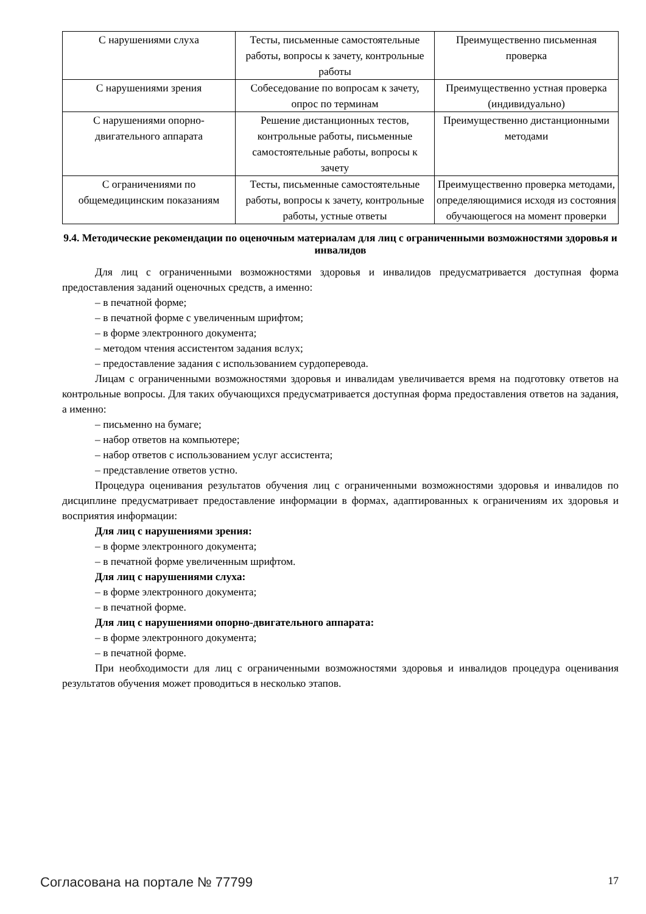| С нарушениями слуха | Тесты, письменные самостоятельные работы, вопросы к зачету, контрольные работы | Преимущественно письменная проверка |
| С нарушениями зрения | Собеседование по вопросам к зачету, опрос по терминам | Преимущественно устная проверка (индивидуально) |
| С нарушениями опорно-двигательного аппарата | Решение дистанционных тестов, контрольные работы, письменные самостоятельные работы, вопросы к зачету | Преимущественно дистанционными методами |
| С ограничениями по общемедицинским показаниям | Тесты, письменные самостоятельные работы, вопросы к зачету, контрольные работы, устные ответы | Преимущественно проверка методами, определяющимися исходя из состояния обучающегося на момент проверки |
9.4. Методические рекомендации по оценочным материалам для лиц с ограниченными возможностями здоровья и инвалидов
Для лиц с ограниченными возможностями здоровья и инвалидов предусматривается доступная форма предоставления заданий оценочных средств, а именно:
– в печатной форме;
– в печатной форме с увеличенным шрифтом;
– в форме электронного документа;
– методом чтения ассистентом задания вслух;
– предоставление задания с использованием сурдоперевода.
Лицам с ограниченными возможностями здоровья и инвалидам увеличивается время на подготовку ответов на контрольные вопросы. Для таких обучающихся предусматривается доступная форма предоставления ответов на задания, а именно:
– письменно на бумаге;
– набор ответов на компьютере;
– набор ответов с использованием услуг ассистента;
– представление ответов устно.
Процедура оценивания результатов обучения лиц с ограниченными возможностями здоровья и инвалидов по дисциплине предусматривает предоставление информации в формах, адаптированных к ограничениям их здоровья и восприятия информации:
Для лиц с нарушениями зрения:
– в форме электронного документа;
– в печатной форме увеличенным шрифтом.
Для лиц с нарушениями слуха:
– в форме электронного документа;
– в печатной форме.
Для лиц с нарушениями опорно-двигательного аппарата:
– в форме электронного документа;
– в печатной форме.
При необходимости для лиц с ограниченными возможностями здоровья и инвалидов процедура оценивания результатов обучения может проводиться в несколько этапов.
Согласована на портале № 77799 17